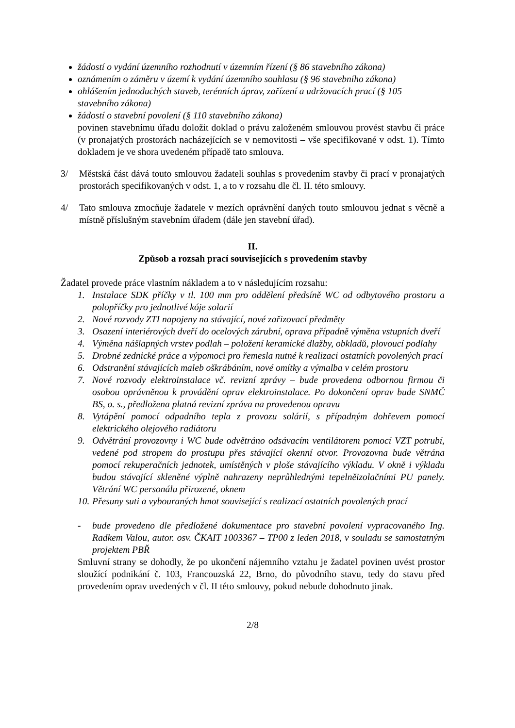žádostí o vydání územního rozhodnutí v územním řízení (§ 86 stavebního zákona)
oznámením o záměru v území k vydání územního souhlasu (§ 96 stavebního zákona)
ohlášením jednoduchých staveb, terénních úprav, zařízení a udržovacích prací (§ 105 stavebního zákona)
žádostí o stavební povolení (§ 110 stavebního zákona)
povinen stavebnímu úřadu doložit doklad o právu založeném smlouvou provést stavbu či práce (v pronajatých prostorách nacházejících se v nemovitosti – vše specifikované v odst. 1). Tímto dokladem je ve shora uvedeném případě tato smlouva.
3/ Městská část dává touto smlouvou žadateli souhlas s provedením stavby či prací v pronajatých prostorách specifikovaných v odst. 1, a to v rozsahu dle čl. II. této smlouvy.
4/ Tato smlouva zmocňuje žadatele v mezích oprávnění daných touto smlouvou jednat s věcně a místně příslušným stavebním úřadem (dále jen stavební úřad).
II.
Způsob a rozsah prací souvisejících s provedením stavby
Žadatel provede práce vlastním nákladem a to v následujícím rozsahu:
1. Instalace SDK příčky v tl. 100 mm pro oddělení předsíně WC od odbytového prostoru a polopříčky pro jednotlivé kóje solarií
2. Nové rozvody ZTI napojeny na stávající, nové zařizovací předměty
3. Osazení interiérových dveří do ocelových zárubní, oprava případně výměna vstupních dveří
4. Výměna nášlapných vrstev podlah – položení keramické dlažby, obkladů, plovoucí podlahy
5. Drobné zednické práce a výpomoci pro řemesla nutné k realizaci ostatních povolených prací
6. Odstranění stávajících maleb oškrábáním, nové omítky a výmalba v celém prostoru
7. Nové rozvody elektroinstalace vč. revizní zprávy – bude provedena odbornou firmou či osobou oprávněnou k provádění oprav elektroinstalace. Po dokončení oprav bude SNMČ BS, o. s., předložena platná revizní zpráva na provedenou opravu
8. Vytápění pomocí odpadního tepla z provozu solárií, s případným dohřevem pomocí elektrického olejového radiátoru
9. Odvětrání provozovny i WC bude odvětráno odsávacím ventilátorem pomocí VZT potrubí, vedené pod stropem do prostupu přes stávající okenní otvor. Provozovna bude větrána pomocí rekuperačních jednotek, umístěných v ploše stávajícího výkladu. V okně i výkladu budou stávající skleněné výplně nahrazeny neprůhlednými tepelněizolačními PU panely. Větrání WC personálu přirozené, oknem
10. Přesuny suti a vybouraných hmot související s realizací ostatních povolených prací
- bude provedeno dle předložené dokumentace pro stavební povolení vypracovaného Ing. Radkem Valou, autor. osv. ČKAIT 1003367 – TP00 z leden 2018, v souladu se samostatným projektem PBŘ
Smluvní strany se dohodly, že po ukončení nájemního vztahu je žadatel povinen uvést prostor sloužící podnikání č. 103, Francouzská 22, Brno, do původního stavu, tedy do stavu před provedením oprav uvedených v čl. II této smlouvy, pokud nebude dohodnuto jinak.
2/8